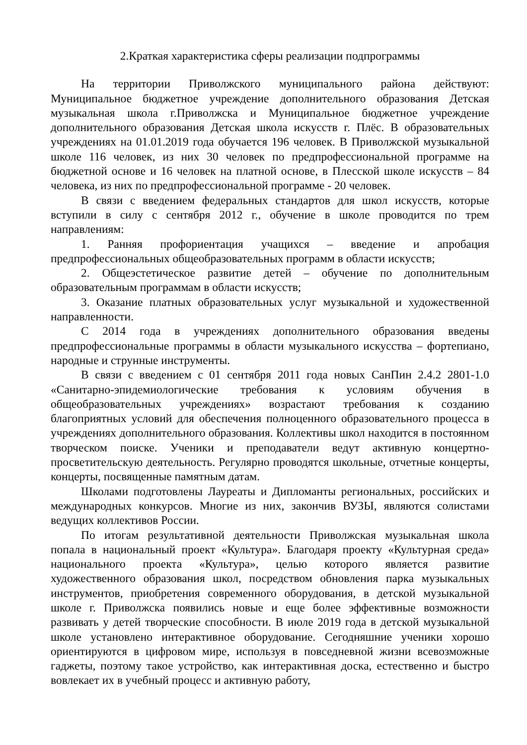2.Краткая характеристика сферы реализации подпрограммы
На территории Приволжского муниципального района действуют: Муниципальное бюджетное учреждение дополнительного образования Детская музыкальная школа г.Приволжска и Муниципальное бюджетное учреждение дополнительного образования Детская школа искусств г. Плёс. В образовательных учреждениях на 01.01.2019 года обучается 196 человек. В Приволжской музыкальной школе 116 человек, из них 30 человек по предпрофессиональной программе на бюджетной основе и 16 человек на платной основе, в Плесской школе искусств – 84 человека, из них по предпрофессиональной программе - 20 человек.
В связи с введением федеральных стандартов для школ искусств, которые вступили в силу с сентября 2012 г., обучение в школе проводится по трем направлениям:
1. Ранняя профориентация учащихся – введение и апробация предпрофессиональных общеобразовательных программ в области искусств;
2. Общеэстетическое развитие детей – обучение по дополнительным образовательным программам в области искусств;
3. Оказание платных образовательных услуг музыкальной и художественной направленности.
С 2014 года в учреждениях дополнительного образования введены предпрофессиональные программы в области музыкального искусства – фортепиано, народные и струнные инструменты.
В связи с введением с 01 сентября 2011 года новых СанПин 2.4.2 2801-1.0 «Санитарно-эпидемиологические требования к условиям обучения в общеобразовательных учреждениях» возрастают требования к созданию благоприятных условий для обеспечения полноценного образовательного процесса в учреждениях дополнительного образования. Коллективы школ находится в постоянном творческом поиске. Ученики и преподаватели ведут активную концертно-просветительскую деятельность. Регулярно проводятся школьные, отчетные концерты, концерты, посвященные памятным датам.
Школами подготовлены Лауреаты и Дипломанты региональных, российских и международных конкурсов. Многие из них, закончив ВУЗЫ, являются солистами ведущих коллективов России.
По итогам результативной деятельности Приволжская музыкальная школа попала в национальный проект «Культура». Благодаря проекту «Культурная среда» национального проекта «Культура», целью которого является развитие художественного образования школ, посредством обновления парка музыкальных инструментов, приобретения современного оборудования, в детской музыкальной школе г. Приволжска появились новые и еще более эффективные возможности развивать у детей творческие способности. В июле 2019 года в детской музыкальной школе установлено интерактивное оборудование. Сегодняшние ученики хорошо ориентируются в цифровом мире, используя в повседневной жизни всевозможные гаджеты, поэтому такое устройство, как интерактивная доска, естественно и быстро вовлекает их в учебный процесс и активную работу,